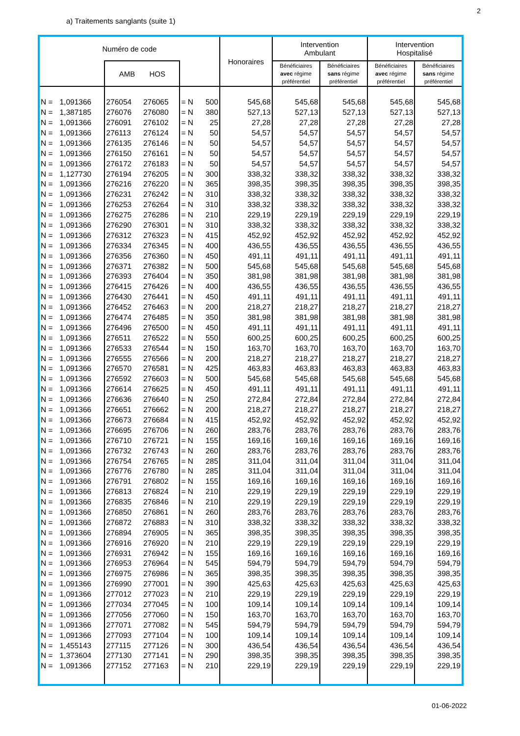2
a) Traitements sanglants (suite 1)
| Numéro de code | | | | | | Honoraires | Intervention Ambulant | | Intervention Hospitalisé | |
| --- | --- | --- | --- | --- | --- | --- | --- | --- | --- | --- |
| | | AMB HOS | | | | | Bénéficiaires avec régime préférentiel | Bénéficiaires sans régime préférentiel | Bénéficiaires avec régime préférentiel | Bénéficiaires sans régime préférentiel |
| N = | 1,091366 | 276054 | 276065 | = N | 500 | 545,68 | 545,68 | 545,68 | 545,68 | 545,68 |
| N = | 1,387185 | 276076 | 276080 | = N | 380 | 527,13 | 527,13 | 527,13 | 527,13 | 527,13 |
| N = | 1,091366 | 276091 | 276102 | = N | 25 | 27,28 | 27,28 | 27,28 | 27,28 | 27,28 |
| N = | 1,091366 | 276113 | 276124 | = N | 50 | 54,57 | 54,57 | 54,57 | 54,57 | 54,57 |
| N = | 1,091366 | 276135 | 276146 | = N | 50 | 54,57 | 54,57 | 54,57 | 54,57 | 54,57 |
| N = | 1,091366 | 276150 | 276161 | = N | 50 | 54,57 | 54,57 | 54,57 | 54,57 | 54,57 |
| N = | 1,091366 | 276172 | 276183 | = N | 50 | 54,57 | 54,57 | 54,57 | 54,57 | 54,57 |
| N = | 1,127730 | 276194 | 276205 | = N | 300 | 338,32 | 338,32 | 338,32 | 338,32 | 338,32 |
| N = | 1,091366 | 276216 | 276220 | = N | 365 | 398,35 | 398,35 | 398,35 | 398,35 | 398,35 |
| N = | 1,091366 | 276231 | 276242 | = N | 310 | 338,32 | 338,32 | 338,32 | 338,32 | 338,32 |
| N = | 1,091366 | 276253 | 276264 | = N | 310 | 338,32 | 338,32 | 338,32 | 338,32 | 338,32 |
| N = | 1,091366 | 276275 | 276286 | = N | 210 | 229,19 | 229,19 | 229,19 | 229,19 | 229,19 |
| N = | 1,091366 | 276290 | 276301 | = N | 310 | 338,32 | 338,32 | 338,32 | 338,32 | 338,32 |
| N = | 1,091366 | 276312 | 276323 | = N | 415 | 452,92 | 452,92 | 452,92 | 452,92 | 452,92 |
| N = | 1,091366 | 276334 | 276345 | = N | 400 | 436,55 | 436,55 | 436,55 | 436,55 | 436,55 |
| N = | 1,091366 | 276356 | 276360 | = N | 450 | 491,11 | 491,11 | 491,11 | 491,11 | 491,11 |
| N = | 1,091366 | 276371 | 276382 | = N | 500 | 545,68 | 545,68 | 545,68 | 545,68 | 545,68 |
| N = | 1,091366 | 276393 | 276404 | = N | 350 | 381,98 | 381,98 | 381,98 | 381,98 | 381,98 |
| N = | 1,091366 | 276415 | 276426 | = N | 400 | 436,55 | 436,55 | 436,55 | 436,55 | 436,55 |
| N = | 1,091366 | 276430 | 276441 | = N | 450 | 491,11 | 491,11 | 491,11 | 491,11 | 491,11 |
| N = | 1,091366 | 276452 | 276463 | = N | 200 | 218,27 | 218,27 | 218,27 | 218,27 | 218,27 |
| N = | 1,091366 | 276474 | 276485 | = N | 350 | 381,98 | 381,98 | 381,98 | 381,98 | 381,98 |
| N = | 1,091366 | 276496 | 276500 | = N | 450 | 491,11 | 491,11 | 491,11 | 491,11 | 491,11 |
| N = | 1,091366 | 276511 | 276522 | = N | 550 | 600,25 | 600,25 | 600,25 | 600,25 | 600,25 |
| N = | 1,091366 | 276533 | 276544 | = N | 150 | 163,70 | 163,70 | 163,70 | 163,70 | 163,70 |
| N = | 1,091366 | 276555 | 276566 | = N | 200 | 218,27 | 218,27 | 218,27 | 218,27 | 218,27 |
| N = | 1,091366 | 276570 | 276581 | = N | 425 | 463,83 | 463,83 | 463,83 | 463,83 | 463,83 |
| N = | 1,091366 | 276592 | 276603 | = N | 500 | 545,68 | 545,68 | 545,68 | 545,68 | 545,68 |
| N = | 1,091366 | 276614 | 276625 | = N | 450 | 491,11 | 491,11 | 491,11 | 491,11 | 491,11 |
| N = | 1,091366 | 276636 | 276640 | = N | 250 | 272,84 | 272,84 | 272,84 | 272,84 | 272,84 |
| N = | 1,091366 | 276651 | 276662 | = N | 200 | 218,27 | 218,27 | 218,27 | 218,27 | 218,27 |
| N = | 1,091366 | 276673 | 276684 | = N | 415 | 452,92 | 452,92 | 452,92 | 452,92 | 452,92 |
| N = | 1,091366 | 276695 | 276706 | = N | 260 | 283,76 | 283,76 | 283,76 | 283,76 | 283,76 |
| N = | 1,091366 | 276710 | 276721 | = N | 155 | 169,16 | 169,16 | 169,16 | 169,16 | 169,16 |
| N = | 1,091366 | 276732 | 276743 | = N | 260 | 283,76 | 283,76 | 283,76 | 283,76 | 283,76 |
| N = | 1,091366 | 276754 | 276765 | = N | 285 | 311,04 | 311,04 | 311,04 | 311,04 | 311,04 |
| N = | 1,091366 | 276776 | 276780 | = N | 285 | 311,04 | 311,04 | 311,04 | 311,04 | 311,04 |
| N = | 1,091366 | 276791 | 276802 | = N | 155 | 169,16 | 169,16 | 169,16 | 169,16 | 169,16 |
| N = | 1,091366 | 276813 | 276824 | = N | 210 | 229,19 | 229,19 | 229,19 | 229,19 | 229,19 |
| N = | 1,091366 | 276835 | 276846 | = N | 210 | 229,19 | 229,19 | 229,19 | 229,19 | 229,19 |
| N = | 1,091366 | 276850 | 276861 | = N | 260 | 283,76 | 283,76 | 283,76 | 283,76 | 283,76 |
| N = | 1,091366 | 276872 | 276883 | = N | 310 | 338,32 | 338,32 | 338,32 | 338,32 | 338,32 |
| N = | 1,091366 | 276894 | 276905 | = N | 365 | 398,35 | 398,35 | 398,35 | 398,35 | 398,35 |
| N = | 1,091366 | 276916 | 276920 | = N | 210 | 229,19 | 229,19 | 229,19 | 229,19 | 229,19 |
| N = | 1,091366 | 276931 | 276942 | = N | 155 | 169,16 | 169,16 | 169,16 | 169,16 | 169,16 |
| N = | 1,091366 | 276953 | 276964 | = N | 545 | 594,79 | 594,79 | 594,79 | 594,79 | 594,79 |
| N = | 1,091366 | 276975 | 276986 | = N | 365 | 398,35 | 398,35 | 398,35 | 398,35 | 398,35 |
| N = | 1,091366 | 276990 | 277001 | = N | 390 | 425,63 | 425,63 | 425,63 | 425,63 | 425,63 |
| N = | 1,091366 | 277012 | 277023 | = N | 210 | 229,19 | 229,19 | 229,19 | 229,19 | 229,19 |
| N = | 1,091366 | 277034 | 277045 | = N | 100 | 109,14 | 109,14 | 109,14 | 109,14 | 109,14 |
| N = | 1,091366 | 277056 | 277060 | = N | 150 | 163,70 | 163,70 | 163,70 | 163,70 | 163,70 |
| N = | 1,091366 | 277071 | 277082 | = N | 545 | 594,79 | 594,79 | 594,79 | 594,79 | 594,79 |
| N = | 1,091366 | 277093 | 277104 | = N | 100 | 109,14 | 109,14 | 109,14 | 109,14 | 109,14 |
| N = | 1,455143 | 277115 | 277126 | = N | 300 | 436,54 | 436,54 | 436,54 | 436,54 | 436,54 |
| N = | 1,373604 | 277130 | 277141 | = N | 290 | 398,35 | 398,35 | 398,35 | 398,35 | 398,35 |
| N = | 1,091366 | 277152 | 277163 | = N | 210 | 229,19 | 229,19 | 229,19 | 229,19 | 229,19 |
01-06-2022